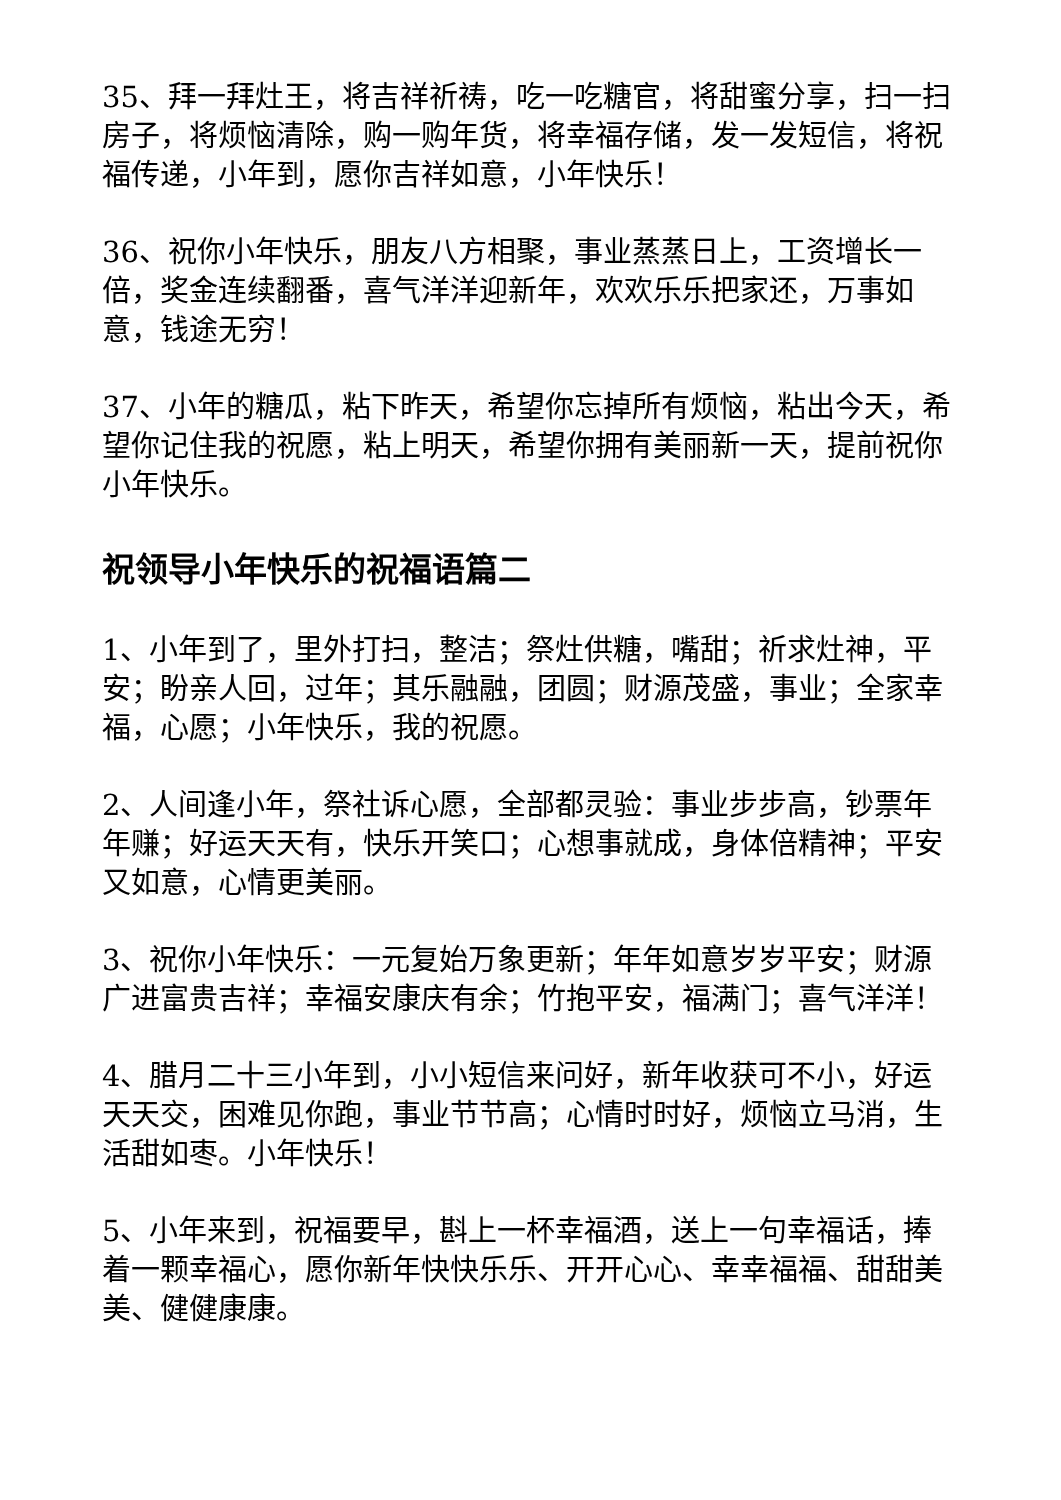35、拜一拜灶王，将吉祥祈祷，吃一吃糖官，将甜蜜分享，扫一扫房子，将烦恼清除，购一购年货，将幸福存储，发一发短信，将祝福传递，小年到，愿你吉祥如意，小年快乐！
36、祝你小年快乐，朋友八方相聚，事业蒸蒸日上，工资增长一倍，奖金连续翻番，喜气洋洋迎新年，欢欢乐乐把家还，万事如意，钱途无穷！
37、小年的糖瓜，粘下昨天，希望你忘掉所有烦恼，粘出今天，希望你记住我的祝愿，粘上明天，希望你拥有美丽新一天，提前祝你小年快乐。
祝领导小年快乐的祝福语篇二
1、小年到了，里外打扫，整洁；祭灶供糖，嘴甜；祈求灶神，平安；盼亲人回，过年；其乐融融，团圆；财源茂盛，事业；全家幸福，心愿；小年快乐，我的祝愿。
2、人间逢小年，祭社诉心愿，全部都灵验：事业步步高，钞票年年赚；好运天天有，快乐开笑口；心想事就成，身体倍精神；平安又如意，心情更美丽。
3、祝你小年快乐：一元复始万象更新；年年如意岁岁平安；财源广进富贵吉祥；幸福安康庆有余；竹抱平安，福满门；喜气洋洋！
4、腊月二十三小年到，小小短信来问好，新年收获可不小，好运天天交，困难见你跑，事业节节高；心情时时好，烦恼立马消，生活甜如枣。小年快乐！
5、小年来到，祝福要早，斟上一杯幸福酒，送上一句幸福话，捧着一颗幸福心，愿你新年快快乐乐、开开心心、幸幸福福、甜甜美美、健健康康。